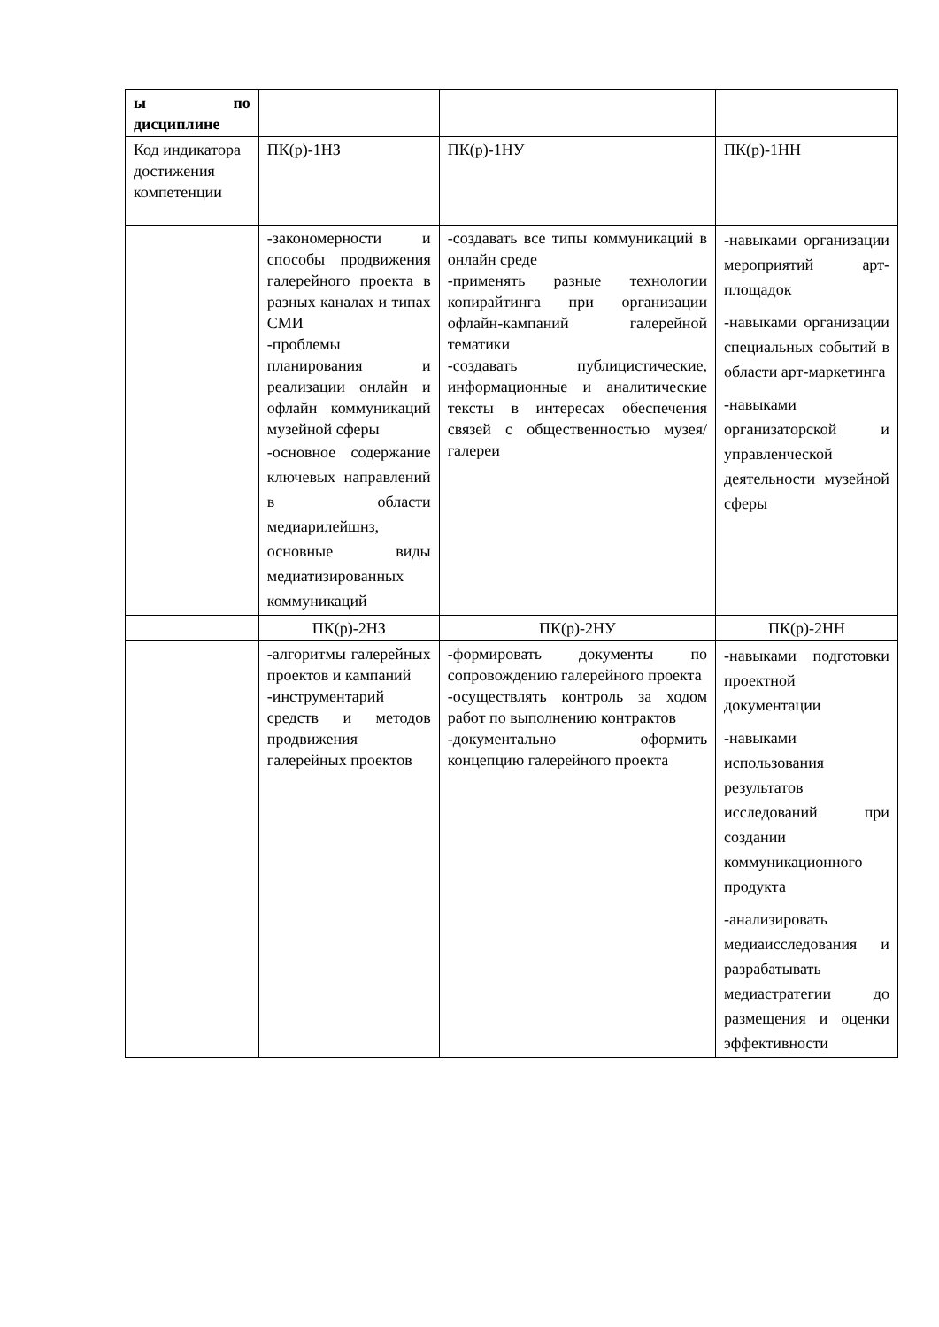| ы по дисциплине | | | |
| Код индикатора достижения компетенции | ПК(р)-1НЗ | ПК(р)-1НУ | ПК(р)-1НН |
| | -закономерности и способы продвижения галерейного проекта в разных каналах и типах СМИ -проблемы планирования и реализации онлайн и офлайн коммуникаций музейной сферы -основное содержание ключевых направлений в области медиарилейшнз, основные виды медиатизированных коммуникаций | -создавать все типы коммуникаций в онлайн среде -применять разные технологии копирайтинга при организации офлайн-кампаний галерейной тематики -создавать публицистические, информационные и аналитические тексты в интересах обеспечения связей с общественностью музея/галереи | -навыками организации мероприятий арт-площадок -навыками организации специальных событий в области арт-маркетинга -навыками организаторской и управленческой деятельности музейной сферы |
| | ПК(р)-2НЗ | ПК(р)-2НУ | ПК(р)-2НН |
| | -алгоритмы галерейных проектов и кампаний -инструментарий средств и методов продвижения галерейных проектов | -формировать документы по сопровождению галерейного проекта -осуществлять контроль за ходом работ по выполнению контрактов -документально оформить концепцию галерейного проекта | -навыками подготовки проектной документации -навыками использования результатов исследований при создании коммуникационного продукта -анализировать медиаисследования и разрабатывать медиастратегии до размещения и оценки эффективности |